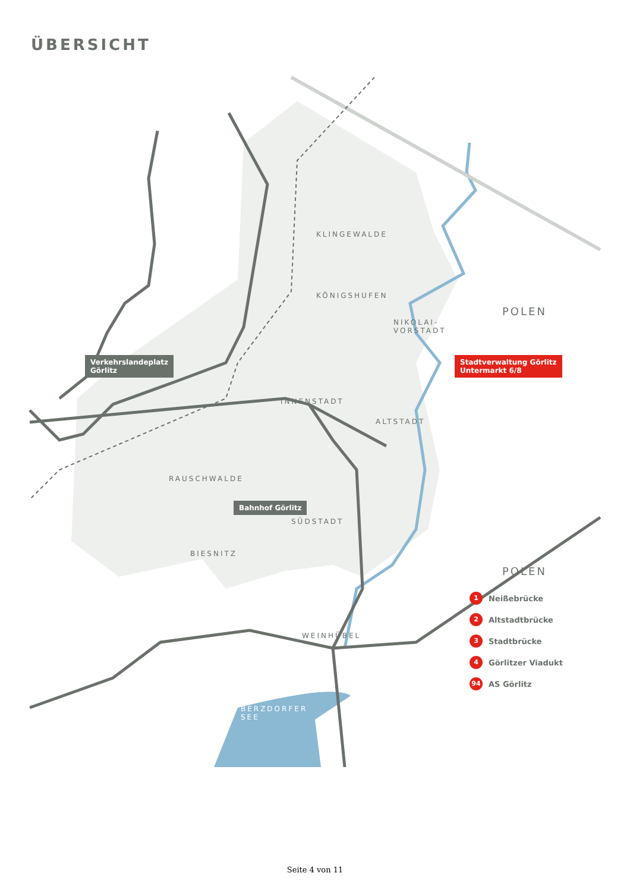ÜBERSICHT
KLINGEWALDE
KÖNIGSHUFEN
NIKOLAI-
VORSTADT
INNENSTADT
ALTSTADT
RAUSCHWALDE
SÜDSTADT
BIESNITZ
WEINHÜBEL
BERZDORFER
SEE
POLEN
POLEN
Verkehrslandeplatz
Görlitz
Stadtverwaltung Görlitz
Untermarkt 6/8
Bahnhof Görlitz
1 Neißebrücke
2 Altstadtbrücke
3 Stadtbrücke
4 Görlitzer Viadukt
94 AS Görlitz
Seite 4 von 11